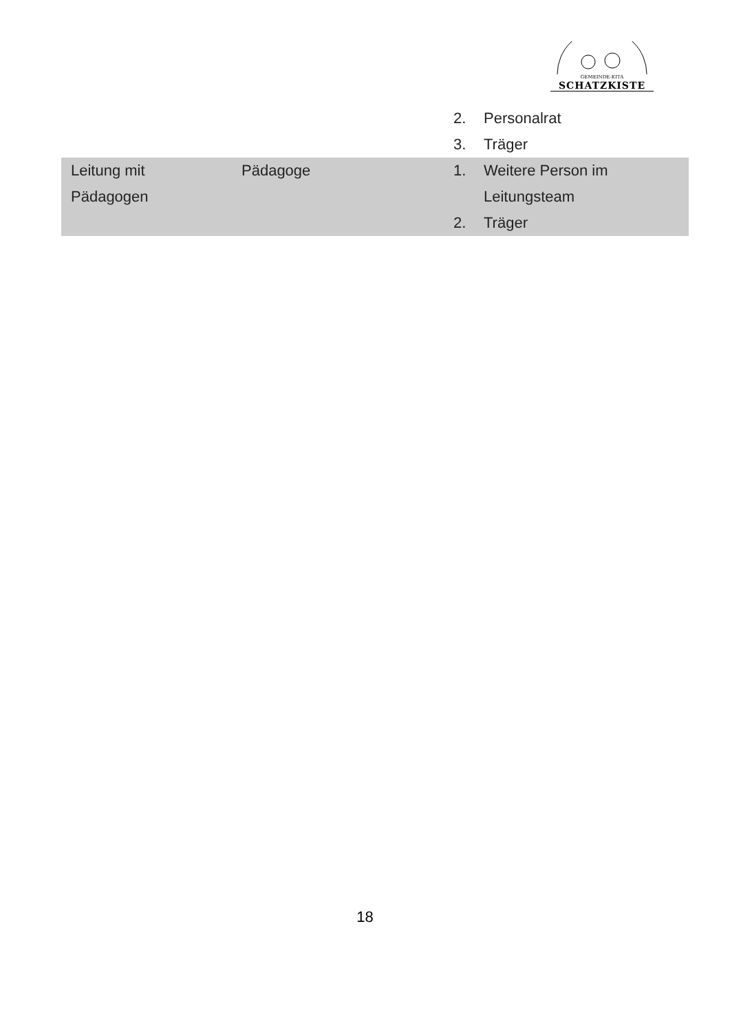GEMEINDE-KITA
SCHATZKISTE
| | | 2. Personalrat 3. Träger |
| Leitung mit Pädagogen | Pädagoge | 1. Weitere Person im Leitungsteam 2. Träger |
18